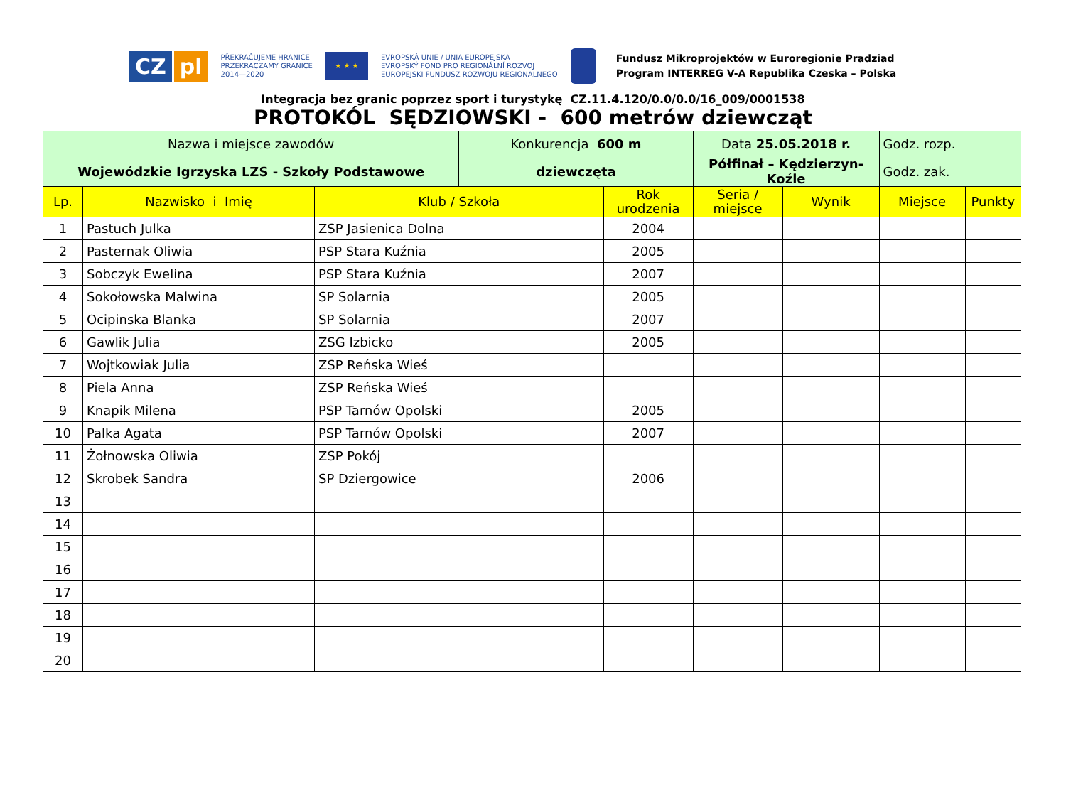CZ pl
PŘEKRAČUJEME HRANICE
PRZEKRACZAMY GRANICE
2014—2020
★ ★ ★
EVROPSKÁ UNIE / UNIA EUROPEJSKA
EVROPSKÝ FOND PRO REGIONÁLNÍ ROZVOJ
EUROPEJSKI FUNDUSZ ROZWOJU REGIONALNEGO
Fundusz Mikroprojektów w Euroregionie Pradziad
Program INTERREG V-A Republika Czeska – Polska
Integracja bez granic poprzez sport i turystykę CZ.11.4.120/0.0/0.0/16_009/0001538
PROTOKÓL SĘDZIOWSKI - 600 metrów dziewcząt
| Nazwa i miejsce zawodów | | | Konkurencja 600 m | | Data 25.05.2018 r. | | Godz. rozp. | |
| Wojewódzkie Igrzyska LZS - Szkoły Podstawowe | | | dziewczęta | | Półfinał – Kędzierzyn-Koźle | | Godz. zak. | |
| Lp. | Nazwisko i Imię | Klub / Szkoła | | Rok urodzenia | Seria / miejsce | Wynik | Miejsce | Punkty |
| 1 | Pastuch Julka | ZSP Jasienica Dolna | | 2004 | | | | |
| 2 | Pasternak Oliwia | PSP Stara Kuźnia | | 2005 | | | | |
| 3 | Sobczyk Ewelina | PSP Stara Kuźnia | | 2007 | | | | |
| 4 | Sokołowska Malwina | SP Solarnia | | 2005 | | | | |
| 5 | Ocipinska Blanka | SP Solarnia | | 2007 | | | | |
| 6 | Gawlik Julia | ZSG Izbicko | | 2005 | | | | |
| 7 | Wojtkowiak Julia | ZSP Reńska Wieś | | | | | | |
| 8 | Piela Anna | ZSP Reńska Wieś | | | | | | |
| 9 | Knapik Milena | PSP Tarnów Opolski | | 2005 | | | | |
| 10 | Palka Agata | PSP Tarnów Opolski | | 2007 | | | | |
| 11 | Żołnowska Oliwia | ZSP Pokój | | | | | | |
| 12 | Skrobek Sandra | SP Dziergowice | | 2006 | | | | |
| 13 | | | | | | | | |
| 14 | | | | | | | | |
| 15 | | | | | | | | |
| 16 | | | | | | | | |
| 17 | | | | | | | | |
| 18 | | | | | | | | |
| 19 | | | | | | | | |
| 20 | | | | | | | | |